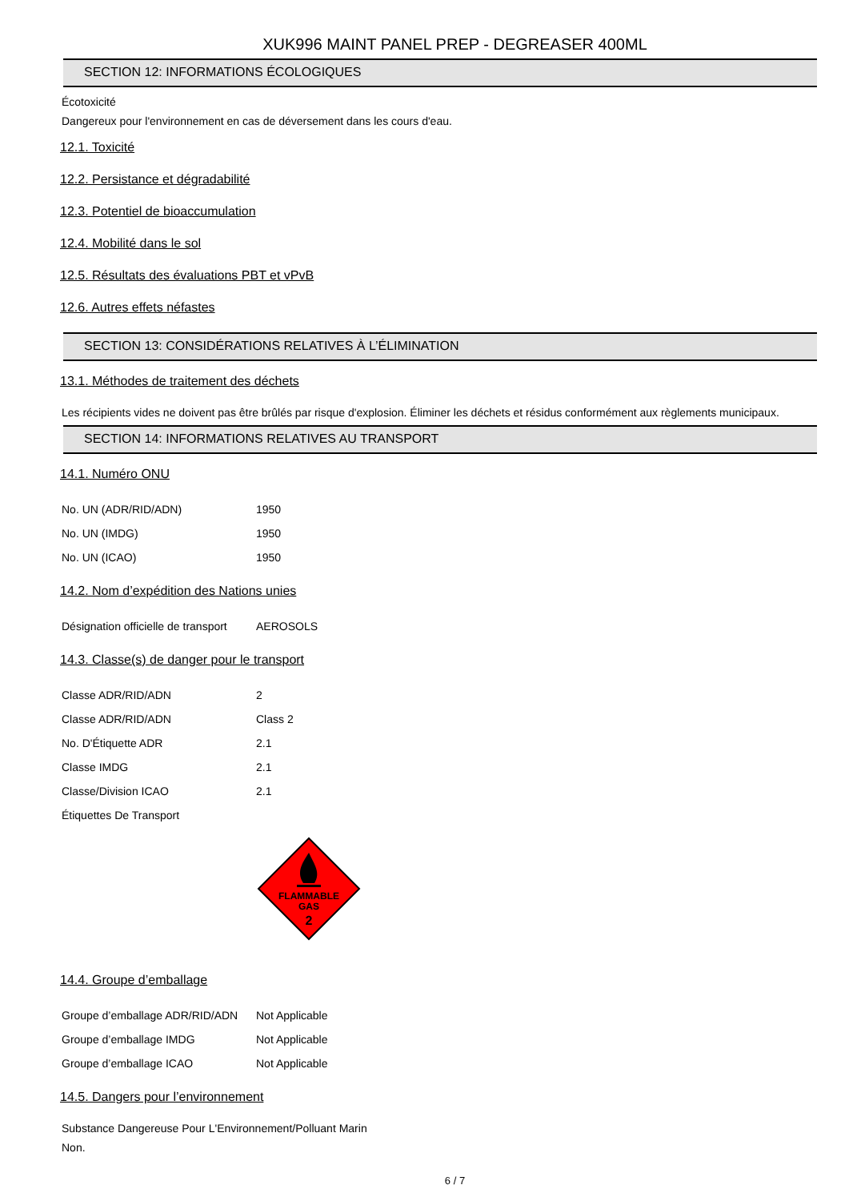XUK996 MAINT PANEL PREP - DEGREASER 400ML
SECTION 12: INFORMATIONS ÉCOLOGIQUES
Écotoxicité
Dangereux pour l'environnement en cas de déversement dans les cours d'eau.
12.1. Toxicité
12.2. Persistance et dégradabilité
12.3. Potentiel de bioaccumulation
12.4. Mobilité dans le sol
12.5. Résultats des évaluations PBT et vPvB
12.6. Autres effets néfastes
SECTION 13: CONSIDÉRATIONS RELATIVES À L’ÉLIMINATION
13.1. Méthodes de traitement des déchets
Les récipients vides ne doivent pas être brûlés par risque d'explosion. Éliminer les déchets et résidus conformément aux règlements municipaux.
SECTION 14: INFORMATIONS RELATIVES AU TRANSPORT
14.1. Numéro ONU
| No. UN (ADR/RID/ADN) | 1950 |
| No. UN (IMDG) | 1950 |
| No. UN (ICAO) | 1950 |
14.2. Nom d’expédition des Nations unies
| Désignation officielle de transport | AEROSOLS |
14.3. Classe(s) de danger pour le transport
| Classe ADR/RID/ADN | 2 |
| Classe ADR/RID/ADN | Class 2 |
| No. D'Étiquette ADR | 2.1 |
| Classe IMDG | 2.1 |
| Classe/Division ICAO | 2.1 |
| Étiquettes De Transport | |
FLAMMABLE
GAS
2
14.4. Groupe d’emballage
| Groupe d’emballage ADR/RID/ADN | Not Applicable |
| Groupe d’emballage IMDG | Not Applicable |
| Groupe d’emballage ICAO | Not Applicable |
14.5. Dangers pour l’environnement
Substance Dangereuse Pour L'Environnement/Polluant Marin
Non.
6 / 7